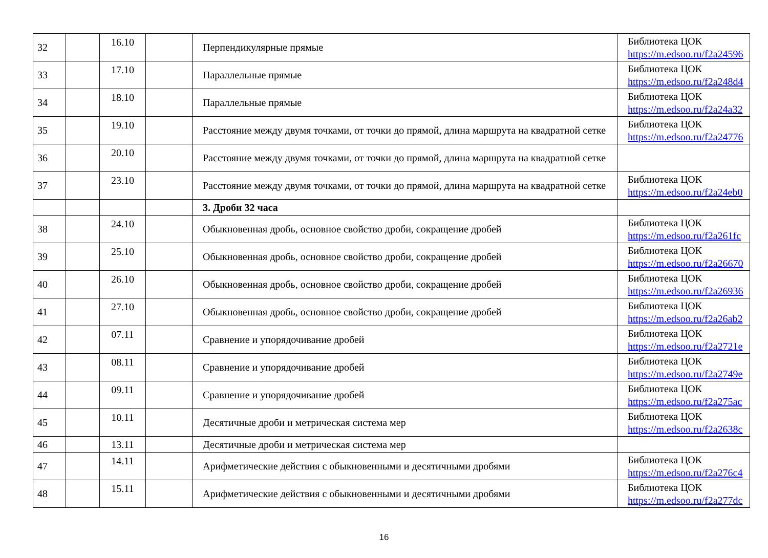| 32 | | 16.10 | | Перпендикулярные прямые | Библиотека ЦОК https://m.edsoo.ru/f2a24596 |
| 33 | | 17.10 | | Параллельные прямые | Библиотека ЦОК https://m.edsoo.ru/f2a248d4 |
| 34 | | 18.10 | | Параллельные прямые | Библиотека ЦОК https://m.edsoo.ru/f2a24a32 |
| 35 | | 19.10 | | Расстояние между двумя точками, от точки до прямой, длина маршрута на квадратной сетке | Библиотека ЦОК https://m.edsoo.ru/f2a24776 |
| 36 | | 20.10 | | Расстояние между двумя точками, от точки до прямой, длина маршрута на квадратной сетке | |
| 37 | | 23.10 | | Расстояние между двумя точками, от точки до прямой, длина маршрута на квадратной сетке | Библиотека ЦОК https://m.edsoo.ru/f2a24eb0 |
| | | | | 3. Дроби 32 часа | |
| 38 | | 24.10 | | Обыкновенная дробь, основное свойство дроби, сокращение дробей | Библиотека ЦОК https://m.edsoo.ru/f2a261fc |
| 39 | | 25.10 | | Обыкновенная дробь, основное свойство дроби, сокращение дробей | Библиотека ЦОК https://m.edsoo.ru/f2a26670 |
| 40 | | 26.10 | | Обыкновенная дробь, основное свойство дроби, сокращение дробей | Библиотека ЦОК https://m.edsoo.ru/f2a26936 |
| 41 | | 27.10 | | Обыкновенная дробь, основное свойство дроби, сокращение дробей | Библиотека ЦОК https://m.edsoo.ru/f2a26ab2 |
| 42 | | 07.11 | | Сравнение и упорядочивание дробей | Библиотека ЦОК https://m.edsoo.ru/f2a2721e |
| 43 | | 08.11 | | Сравнение и упорядочивание дробей | Библиотека ЦОК https://m.edsoo.ru/f2a2749e |
| 44 | | 09.11 | | Сравнение и упорядочивание дробей | Библиотека ЦОК https://m.edsoo.ru/f2a275ac |
| 45 | | 10.11 | | Десятичные дроби и метрическая система мер | Библиотека ЦОК https://m.edsoo.ru/f2a2638c |
| 46 | | 13.11 | | Десятичные дроби и метрическая система мер | |
| 47 | | 14.11 | | Арифметические действия с обыкновенными и десятичными дробями | Библиотека ЦОК https://m.edsoo.ru/f2a276c4 |
| 48 | | 15.11 | | Арифметические действия с обыкновенными и десятичными дробями | Библиотека ЦОК https://m.edsoo.ru/f2a277dc |
16